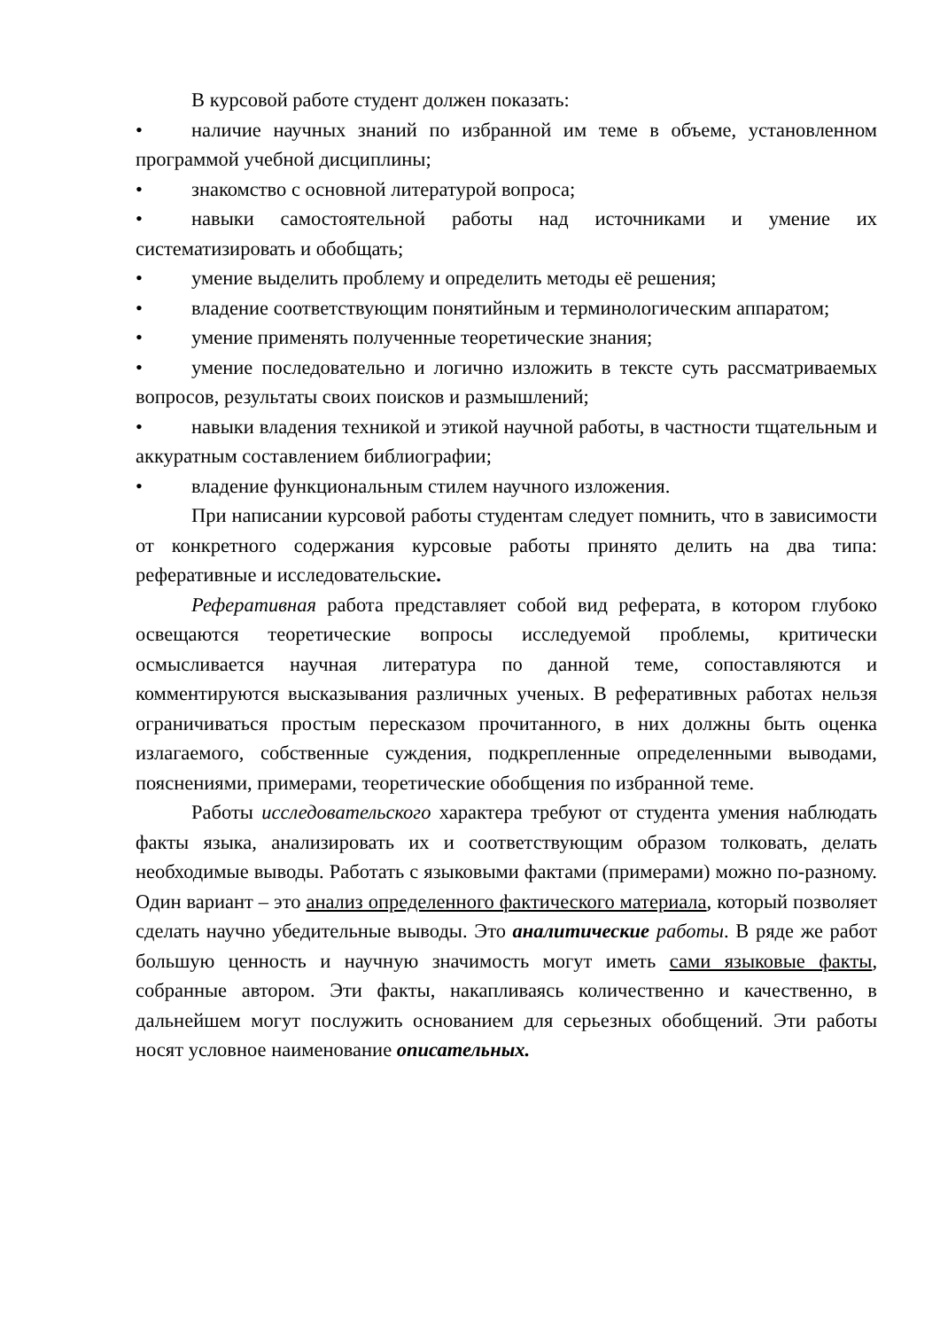В курсовой работе студент должен показать:
• наличие научных знаний по избранной им теме в объеме, установленном программой учебной дисциплины;
• знакомство с основной литературой вопроса;
• навыки самостоятельной работы над источниками и умение их систематизировать и обобщать;
• умение выделить проблему и определить методы её решения;
• владение соответствующим понятийным и терминологическим аппаратом;
• умение применять полученные теоретические знания;
• умение последовательно и логично изложить в тексте суть рассматриваемых вопросов, результаты своих поисков и размышлений;
• навыки владения техникой и этикой научной работы, в частности тщательным и аккуратным составлением библиографии;
• владение функциональным стилем научного изложения.
При написании курсовой работы студентам следует помнить, что в зависимости от конкретного содержания курсовые работы принято делить на два типа: реферативные и исследовательские.
Реферативная работа представляет собой вид реферата, в котором глубоко освещаются теоретические вопросы исследуемой проблемы, критически осмысливается научная литература по данной теме, сопоставляются и комментируются высказывания различных ученых. В реферативных работах нельзя ограничиваться простым пересказом прочитанного, в них должны быть оценка излагаемого, собственные суждения, подкрепленные определенными выводами, пояснениями, примерами, теоретические обобщения по избранной теме.
Работы исследовательского характера требуют от студента умения наблюдать факты языка, анализировать их и соответствующим образом толковать, делать необходимые выводы. Работать с языковыми фактами (примерами) можно по-разному. Один вариант – это анализ определенного фактического материала, который позволяет сделать научно убедительные выводы. Это аналитические работы. В ряде же работ большую ценность и научную значимость могут иметь сами языковые факты, собранные автором. Эти факты, накапливаясь количественно и качественно, в дальнейшем могут послужить основанием для серьезных обобщений. Эти работы носят условное наименование описательных.